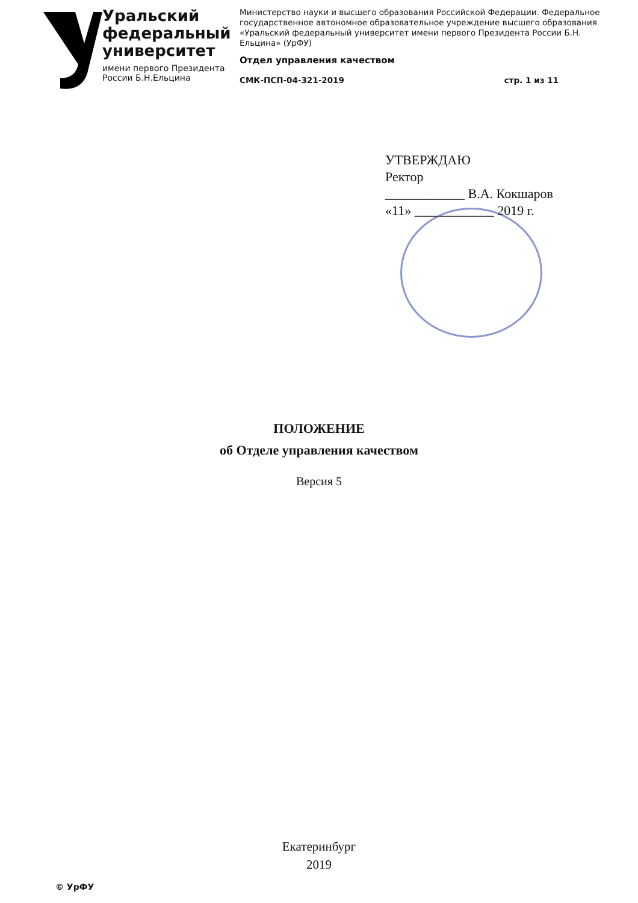Уральский
федеральный
университет
имени первого Президента
России Б.Н.Ельцина
Министерство науки и высшего образования Российской Федерации. Федеральное государственное автономное образовательное учреждение высшего образования «Уральский федеральный университет имени первого Президента России Б.Н. Ельцина» (УрФУ)
Отдел управления качеством
СМК-ПСП-04-321-2019 стр. 1 из 11
УТВЕРЖДАЮ
Ректор
____________ В.А. Кокшаров
«11» ____________ 2019 г.
ПОЛОЖЕНИЕ
об Отделе управления качеством
Версия 5
Екатеринбург
2019
© УрФУ